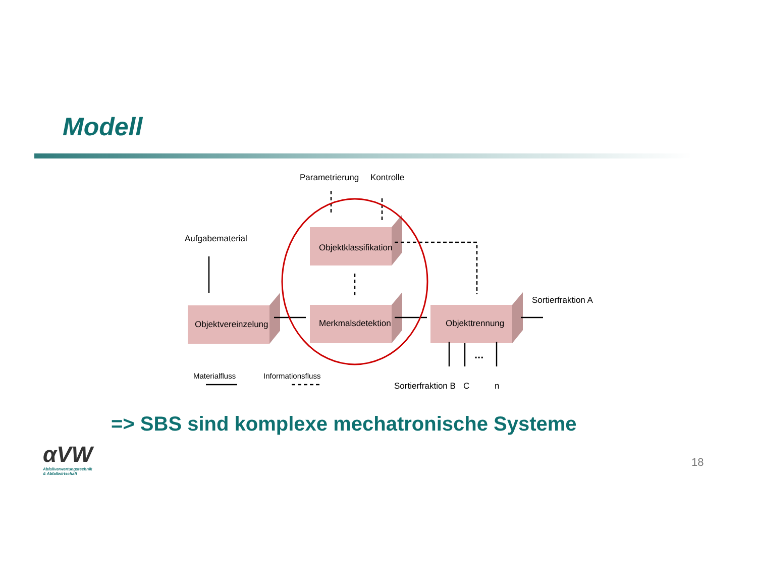Modell
Parametrierung
Kontrolle
Aufgabematerial
Objektklassifikation
Objektvereinzelung
Merkmalsdetektion
Objekttrennung
Sortierfraktion A
...
Materialfluss
Informationsfluss
Sortierfraktion B
C
n
=> SBS sind komplexe mechatronische Systeme
αVW
Abfallverwertungstechnik
& Abfallwirtschaft
18